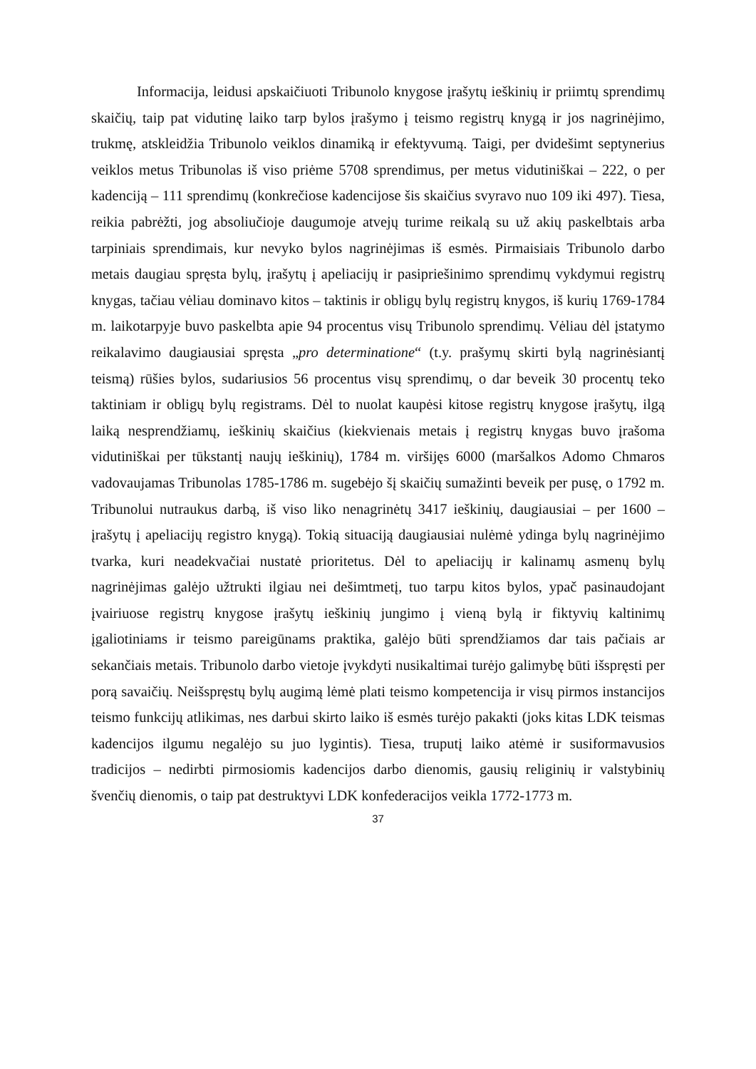Informacija, leidusi apskaičiuoti Tribunolo knygose įrašytų ieškinių ir priimtų sprendimų skaičių, taip pat vidutinę laiko tarp bylos įrašymo į teismo registrų knygą ir jos nagrinėjimo, trukmę, atskleidžia Tribunolo veiklos dinamiką ir efektyvumą. Taigi, per dvidešimt septynerius veiklos metus Tribunolas iš viso priėme 5708 sprendimus, per metus vidutiniškai – 222, o per kadenciją – 111 sprendimų (konkrečiose kadencijose šis skaičius svyravo nuo 109 iki 497). Tiesa, reikia pabrėžti, jog absoliučioje daugumoje atvejų turime reikalą su už akių paskelbtais arba tarpiniais sprendimais, kur nevyko bylos nagrinėjimas iš esmės. Pirmaisiais Tribunolo darbo metais daugiau spręsta bylų, įrašytų į apeliacijų ir pasipriešinimo sprendimų vykdymui registrų knygas, tačiau vėliau dominavo kitos – taktinis ir obligų bylų registrų knygos, iš kurių 1769-1784 m. laikotarpyje buvo paskelbta apie 94 procentus visų Tribunolo sprendimų. Vėliau dėl įstatymo reikalavimo daugiausiai spręsta „pro determinatione“ (t.y. prašymų skirti bylą nagrinėsiantį teismą) rūšies bylos, sudariusios 56 procentus visų sprendimų, o dar beveik 30 procentų teko taktiniam ir obligų bylų registrams. Dėl to nuolat kaupėsi kitose registrų knygose įrašytų, ilgą laiką nesprendžiamų, ieškinių skaičius (kiekvienais metais į registrų knygas buvo įrašoma vidutiniškai per tūkstantį naujų ieškinių), 1784 m. viršijęs 6000 (maršalkos Adomo Chmaros vadovaujamas Tribunolas 1785-1786 m. sugebėjo šį skaičių sumažinti beveik per pusę, o 1792 m. Tribunolui nutraukus darbą, iš viso liko nenagrinėtų 3417 ieškinių, daugiausiai – per 1600 – įrašytų į apeliacijų registro knygą). Tokią situaciją daugiausiai nulėmė ydinga bylų nagrinėjimo tvarka, kuri neadekvačiai nustatė prioritetus. Dėl to apeliacijų ir kalinamų asmenų bylų nagrinėjimas galėjo užtrukti ilgiau nei dešimtmetį, tuo tarpu kitos bylos, ypač pasinaudojant įvairiuose registrų knygose įrašytų ieškinių jungimo į vieną bylą ir fiktyvių kaltinimų įgaliotiniams ir teismo pareigūnams praktika, galėjo būti sprendžiamos dar tais pačiais ar sekančiais metais. Tribunolo darbo vietoje įvykdyti nusikaltimai turėjo galimybę būti išspręsti per porą savaičių. Neišspręstų bylų augimą lėmė plati teismo kompetencija ir visų pirmos instancijos teismo funkcijų atlikimas, nes darbui skirto laiko iš esmės turėjo pakakti (joks kitas LDK teismas kadencijos ilgumu negalėjo su juo lygintis). Tiesa, truputį laiko atėmė ir susiformavusios tradicijos – nedirbti pirmosiomis kadencijos darbo dienomis, gausių religinių ir valstybinių švenčių dienomis, o taip pat destruktyvi LDK konfederacijos veikla 1772-1773 m.
37